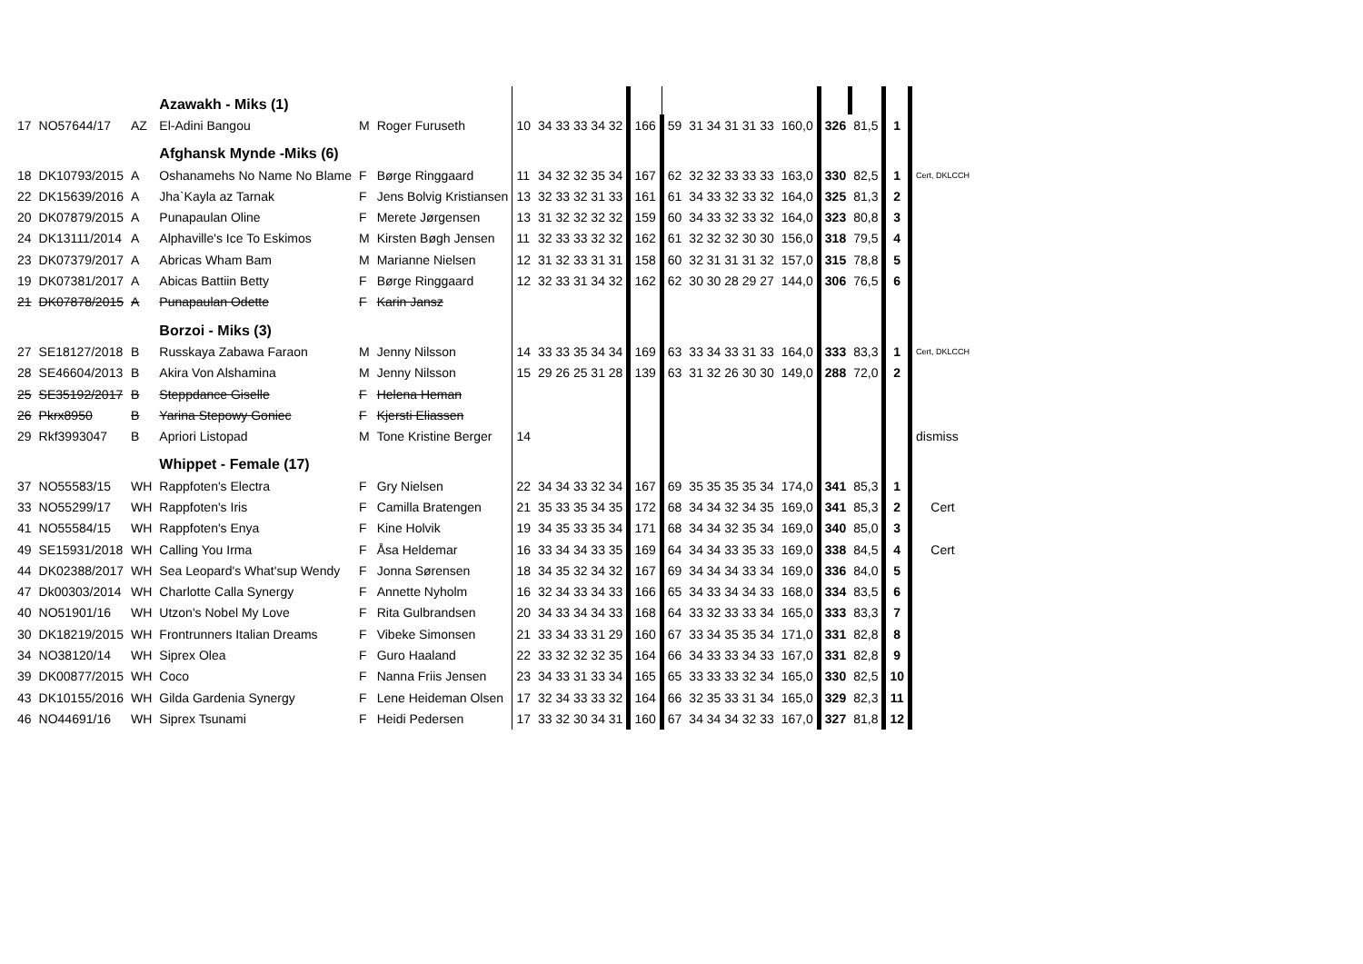| | | | Azawakh - Miks (1) | | | | | | | | | | | | |
| 17 | NO57644/17 | AZ | El-Adini Bangou | M | Roger Furuseth | 10 | 34 33 33 34 32 | 166 | 59 | 31 34 31 31 33 | 160,0 | 326 | 81,5 | 1 | |
| | | | Afghansk Mynde -Miks (6) | | | | | | | | | | | | |
| 18 | DK10793/2015 | A | Oshanamehs No Name No Blame | F | Børge Ringgaard | 11 | 34 32 32 35 34 | 167 | 62 | 32 32 33 33 33 | 163,0 | 330 | 82,5 | 1 | Cert, DKLCCH |
| 22 | DK15639/2016 | A | Jha`Kayla az Tarnak | F | Jens Bolvig Kristiansen | 13 | 32 33 32 31 33 | 161 | 61 | 34 33 32 33 32 | 164,0 | 325 | 81,3 | 2 | |
| 20 | DK07879/2015 | A | Punapaulan Oline | F | Merete Jørgensen | 13 | 31 32 32 32 32 | 159 | 60 | 34 33 32 33 32 | 164,0 | 323 | 80,8 | 3 | |
| 24 | DK13111/2014 | A | Alphaville's Ice To Eskimos | M | Kirsten Bøgh Jensen | 11 | 32 33 33 32 32 | 162 | 61 | 32 32 32 30 30 | 156,0 | 318 | 79,5 | 4 | |
| 23 | DK07379/2017 | A | Abricas Wham Bam | M | Marianne Nielsen | 12 | 31 32 33 31 31 | 158 | 60 | 32 31 31 31 32 | 157,0 | 315 | 78,8 | 5 | |
| 19 | DK07381/2017 | A | Abicas Battiin Betty | F | Børge Ringgaard | 12 | 32 33 31 34 32 | 162 | 62 | 30 30 28 29 27 | 144,0 | 306 | 76,5 | 6 | |
| 21 | DK07878/2015 | A | Punapaulan Odette | F | Karin Jansz | | | | | | | | | | |
| | | | Borzoi - Miks (3) | | | | | | | | | | | | |
| 27 | SE18127/2018 | B | Russkaya Zabawa Faraon | M | Jenny Nilsson | 14 | 33 33 35 34 34 | 169 | 63 | 33 34 33 31 33 | 164,0 | 333 | 83,3 | 1 | Cert, DKLCCH |
| 28 | SE46604/2013 | B | Akira Von Alshamina | M | Jenny Nilsson | 15 | 29 26 25 31 28 | 139 | 63 | 31 32 26 30 30 | 149,0 | 288 | 72,0 | 2 | |
| 25 | SE35192/2017 | B | Steppdance Giselle | F | Helena Heman | | | | | | | | | | |
| 26 | Pkrx8950 | B | Yarina Stepowy Goniec | F | Kjersti Eliassen | | | | | | | | | | |
| 29 | Rkf3993047 | B | Apriori Listopad | M | Tone Kristine Berger | 14 | | | | | | | | | dismiss |
| | | | Whippet - Female (17) | | | | | | | | | | | | |
| 37 | NO55583/15 | WH | Rappfoten's Electra | F | Gry Nielsen | 22 | 34 34 33 32 34 | 167 | 69 | 35 35 35 35 34 | 174,0 | 341 | 85,3 | 1 | |
| 33 | NO55299/17 | WH | Rappfoten's Iris | F | Camilla Bratengen | 21 | 35 33 35 34 35 | 172 | 68 | 34 34 32 34 35 | 169,0 | 341 | 85,3 | 2 | Cert |
| 41 | NO55584/15 | WH | Rappfoten's Enya | F | Kine Holvik | 19 | 34 35 33 35 34 | 171 | 68 | 34 34 32 35 34 | 169,0 | 340 | 85,0 | 3 | |
| 49 | SE15931/2018 | WH | Calling You Irma | F | Åsa Heldemar | 16 | 33 34 34 33 35 | 169 | 64 | 34 34 33 35 33 | 169,0 | 338 | 84,5 | 4 | Cert |
| 44 | DK02388/2017 | WH | Sea Leopard's What'sup Wendy | F | Jonna Sørensen | 18 | 34 35 32 34 32 | 167 | 69 | 34 34 34 33 34 | 169,0 | 336 | 84,0 | 5 | |
| 47 | Dk00303/2014 | WH | Charlotte Calla Synergy | F | Annette Nyholm | 16 | 32 34 33 34 33 | 166 | 65 | 34 33 34 34 33 | 168,0 | 334 | 83,5 | 6 | |
| 40 | NO51901/16 | WH | Utzon's Nobel My Love | F | Rita Gulbrandsen | 20 | 34 33 34 34 33 | 168 | 64 | 33 32 33 33 34 | 165,0 | 333 | 83,3 | 7 | |
| 30 | DK18219/2015 | WH | Frontrunners Italian Dreams | F | Vibeke Simonsen | 21 | 33 34 33 31 29 | 160 | 67 | 33 34 35 35 34 | 171,0 | 331 | 82,8 | 8 | |
| 34 | NO38120/14 | WH | Siprex Olea | F | Guro Haaland | 22 | 33 32 32 32 35 | 164 | 66 | 34 33 33 34 33 | 167,0 | 331 | 82,8 | 9 | |
| 39 | DK00877/2015 | WH | Coco | F | Nanna Friis Jensen | 23 | 34 33 31 33 34 | 165 | 65 | 33 33 33 32 34 | 165,0 | 330 | 82,5 | 10 | |
| 43 | DK10155/2016 | WH | Gilda Gardenia Synergy | F | Lene Heideman Olsen | 17 | 32 34 33 33 32 | 164 | 66 | 32 35 33 31 34 | 165,0 | 329 | 82,3 | 11 | |
| 46 | NO44691/16 | WH | Siprex Tsunami | F | Heidi Pedersen | 17 | 33 32 30 34 31 | 160 | 67 | 34 34 34 32 33 | 167,0 | 327 | 81,8 | 12 | |